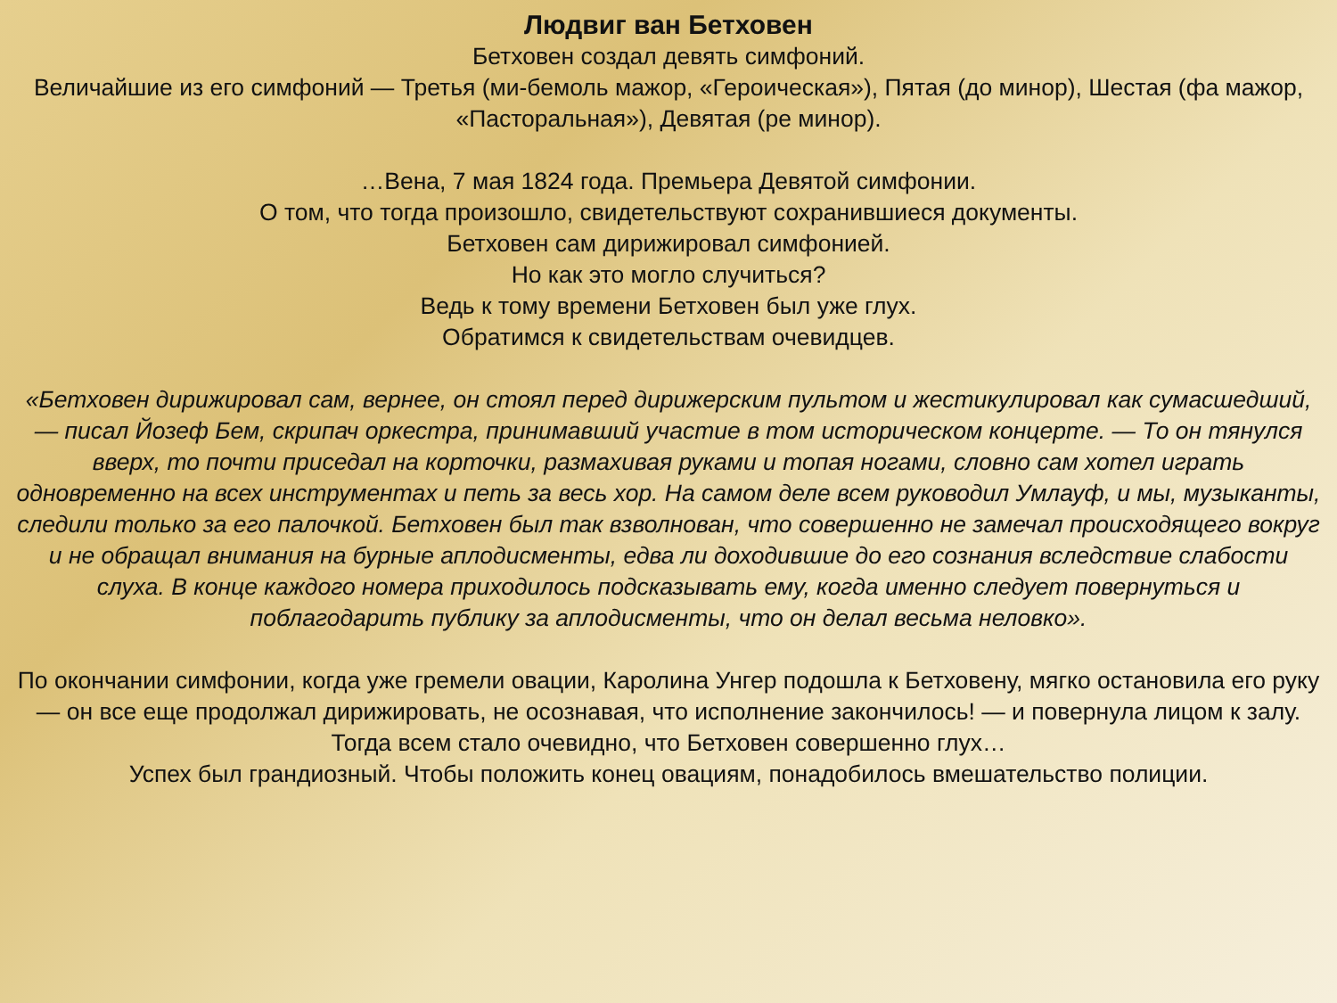Людвиг ван Бетховен
Бетховен создал девять симфоний.
Величайшие из его симфоний — Третья (ми-бемоль мажор, «Героическая»), Пятая (до минор), Шестая (фа мажор, «Пасторальная»), Девятая (ре минор).
…Вена, 7 мая 1824 года. Премьера Девятой симфонии.
О том, что тогда произошло, свидетельствуют сохранившиеся документы.
Бетховен сам дирижировал симфонией.
Но как это могло случиться?
Ведь к тому времени Бетховен был уже глух.
Обратимся к свидетельствам очевидцев.
«Бетховен дирижировал сам, вернее, он стоял перед дирижерским пультом и жестикулировал как сумасшедший, — писал Йозеф Бем, скрипач оркестра, принимавший участие в том историческом концерте. — То он тянулся вверх, то почти приседал на корточки, размахивая руками и топая ногами, словно сам хотел играть одновременно на всех инструментах и петь за весь хор. На самом деле всем руководил Умлауф, и мы, музыканты, следили только за его палочкой. Бетховен был так взволнован, что совершенно не замечал происходящего вокруг и не обращал внимания на бурные аплодисменты, едва ли доходившие до его сознания вследствие слабости слуха. В конце каждого номера приходилось подсказывать ему, когда именно следует повернуться и поблагодарить публику за аплодисменты, что он делал весьма неловко».
По окончании симфонии, когда уже гремели овации, Каролина Унгер подошла к Бетховену, мягко остановила его руку — он все еще продолжал дирижировать, не осознавая, что исполнение закончилось! — и повернула лицом к залу. Тогда всем стало очевидно, что Бетховен совершенно глух…
Успех был грандиозный. Чтобы положить конец овациям, понадобилось вмешательство полиции.